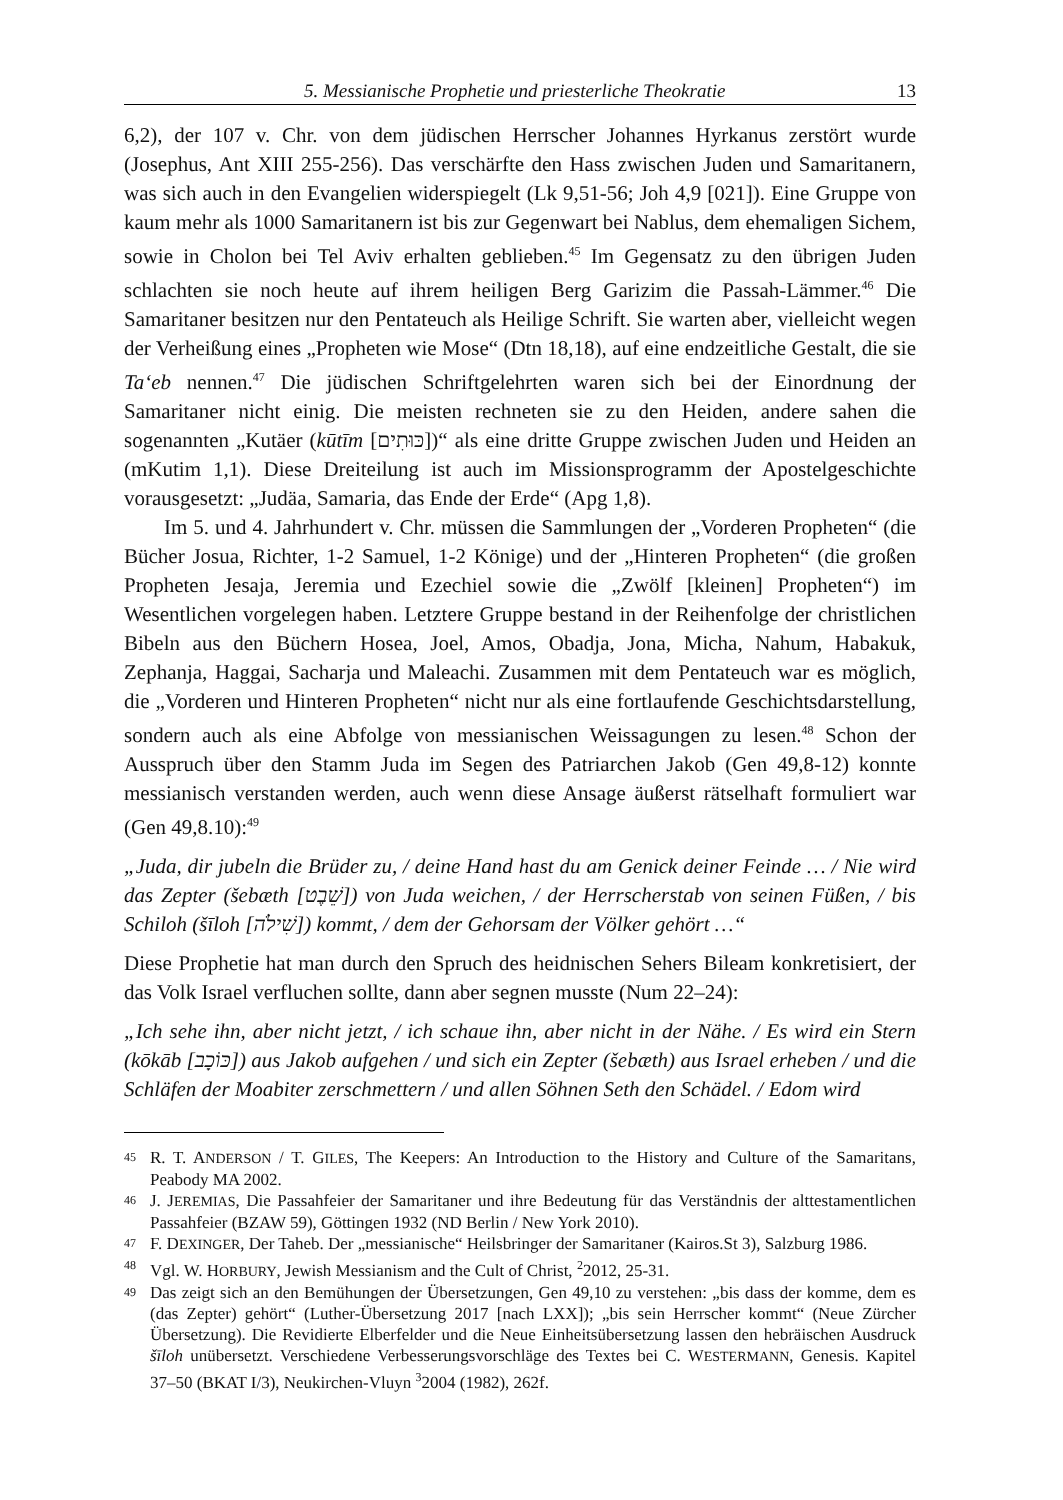5. Messianische Prophetie und priesterliche Theokratie 13
6,2), der 107 v. Chr. von dem jüdischen Herrscher Johannes Hyrkanus zerstört wurde (Josephus, Ant XIII 255-256). Das verschärfte den Hass zwischen Juden und Samaritanern, was sich auch in den Evangelien widerspiegelt (Lk 9,51-56; Joh 4,9 [021]). Eine Gruppe von kaum mehr als 1000 Samaritanern ist bis zur Gegenwart bei Nablus, dem ehemaligen Sichem, sowie in Cholon bei Tel Aviv erhalten geblieben.<sup>45</sup> Im Gegensatz zu den übrigen Juden schlachten sie noch heute auf ihrem heiligen Berg Garizim die Passah-Lämmer.<sup>46</sup> Die Samaritaner besitzen nur den Pentateuch als Heilige Schrift. Sie warten aber, vielleicht wegen der Verheißung eines „Propheten wie Mose“ (Dtn 18,18), auf eine endzeitliche Gestalt, die sie Ta‘eb nennen.<sup>47</sup> Die jüdischen Schriftgelehrten waren sich bei der Einordnung der Samaritaner nicht einig. Die meisten rechneten sie zu den Heiden, andere sahen die sogenannten „Kutäer (kūtīm [כּוּתִים])“ als eine dritte Gruppe zwischen Juden und Heiden an (mKutim 1,1). Diese Dreiteilung ist auch im Missionsprogramm der Apostelgeschichte vorausgesetzt: „Judäa, Samaria, das Ende der Erde“ (Apg 1,8).
Im 5. und 4. Jahrhundert v. Chr. müssen die Sammlungen der „Vorderen Propheten“ (die Bücher Josua, Richter, 1-2 Samuel, 1-2 Könige) und der „Hinteren Propheten“ (die großen Propheten Jesaja, Jeremia und Ezechiel sowie die „Zwölf [kleinen] Propheten“) im Wesentlichen vorgelegen haben. Letztere Gruppe bestand in der Reihenfolge der christlichen Bibeln aus den Büchern Hosea, Joel, Amos, Obadja, Jona, Micha, Nahum, Habakuk, Zephanja, Haggai, Sacharja und Maleachi. Zusammen mit dem Pentateuch war es möglich, die „Vorderen und Hinteren Propheten“ nicht nur als eine fortlaufende Geschichtsdarstellung, sondern auch als eine Abfolge von messianischen Weissagungen zu lesen.<sup>48</sup> Schon der Ausspruch über den Stamm Juda im Segen des Patriarchen Jakob (Gen 49,8-12) konnte messianisch verstanden werden, auch wenn diese Ansage äußerst rätselhaft formuliert war (Gen 49,8.10):<sup>49</sup>
„Juda, dir jubeln die Brüder zu, / deine Hand hast du am Genick deiner Feinde … / Nie wird das Zepter (šebæth [שֵׁבֶט]) von Juda weichen, / der Herrscherstab von seinen Füßen, / bis Schiloh (šīloh [שִׁילֹה]) kommt, / dem der Gehorsam der Völker gehört …“
Diese Prophetie hat man durch den Spruch des heidnischen Sehers Bileam konkretisiert, der das Volk Israel verfluchen sollte, dann aber segnen musste (Num 22–24):
„Ich sehe ihn, aber nicht jetzt, / ich schaue ihn, aber nicht in der Nähe. / Es wird ein Stern (kōkāb [כּוֹכָב]) aus Jakob aufgehen / und sich ein Zepter (šebæth) aus Israel erheben / und die Schläfen der Moabiter zerschmettern / und allen Söhnen Seth den Schädel. / Edom wird
45 R. T. ANDERSON / T. GILES, The Keepers: An Introduction to the History and Culture of the Samaritans, Peabody MA 2002.
46 J. JEREMIAS, Die Passahfeier der Samaritaner und ihre Bedeutung für das Verständnis der alttestamentlichen Passahfeier (BZAW 59), Göttingen 1932 (ND Berlin / New York 2010).
47 F. DEXINGER, Der Taheb. Der „messianische“ Heilsbringer der Samaritaner (Kairos.St 3), Salzburg 1986.
48 Vgl. W. HORBURY, Jewish Messianism and the Cult of Christ, <sup>2</sup>2012, 25-31.
49 Das zeigt sich an den Bemühungen der Übersetzungen, Gen 49,10 zu verstehen: „bis dass der komme, dem es (das Zepter) gehört“ (Luther-Übersetzung 2017 [nach LXX]); „bis sein Herrscher kommt“ (Neue Zürcher Übersetzung). Die Revidierte Elberfelder und die Neue Einheitsübersetzung lassen den hebräischen Ausdruck šīloh unübersetzt. Verschiedene Verbesserungsvorschläge des Textes bei C. WESTERMANN, Genesis. Kapitel 37–50 (BKAT I/3), Neukirchen-Vluyn <sup>3</sup>2004 (1982), 262f.